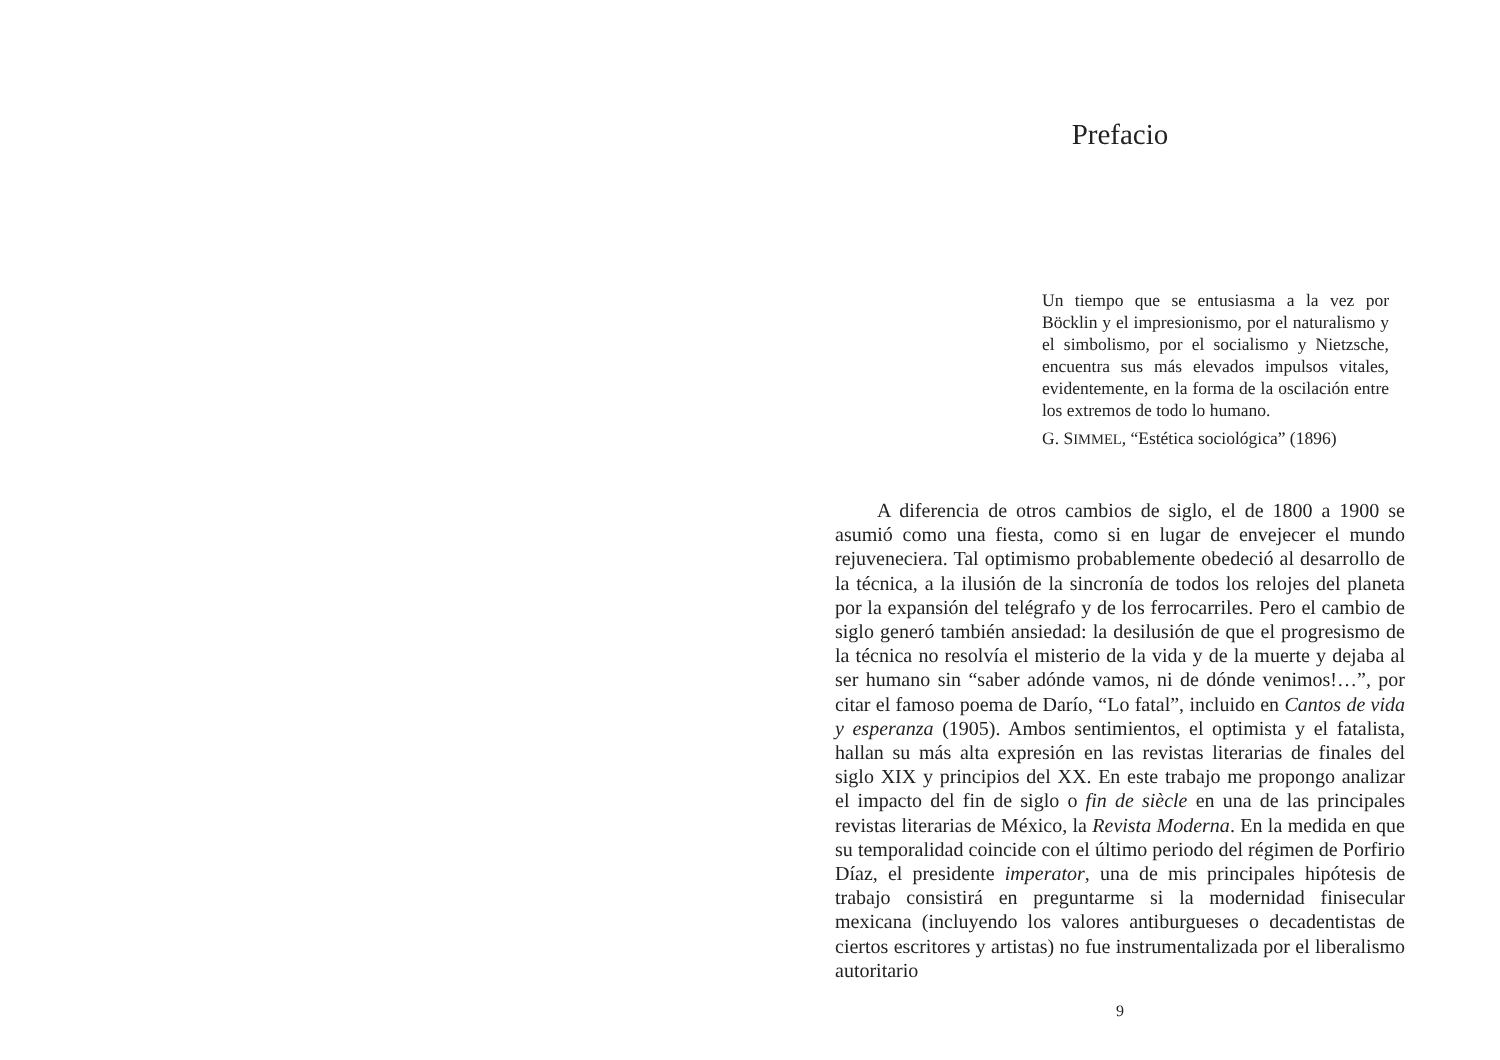Prefacio
Un tiempo que se entusiasma a la vez por Böcklin y el impresionismo, por el naturalismo y el simbolismo, por el socialismo y Nietzsche, encuentra sus más elevados impulsos vitales, evidentemente, en la forma de la oscilación entre los extremos de todo lo humano.
G. SIMMEL, “Estética sociológica” (1896)
A diferencia de otros cambios de siglo, el de 1800 a 1900 se asumió como una fiesta, como si en lugar de envejecer el mundo rejuveneciera. Tal optimismo probablemente obedeció al desarrollo de la técnica, a la ilusión de la sincronía de todos los relojes del planeta por la expansión del telégrafo y de los ferrocarriles. Pero el cambio de siglo generó también ansiedad: la desilusión de que el progresismo de la técnica no resolvía el misterio de la vida y de la muerte y dejaba al ser humano sin “saber adónde vamos, ni de dónde venimos!…”, por citar el famoso poema de Darío, “Lo fatal”, incluido en Cantos de vida y esperanza (1905). Ambos sentimientos, el optimista y el fatalista, hallan su más alta expresión en las revistas literarias de finales del siglo XIX y principios del XX. En este trabajo me propongo analizar el impacto del fin de siglo o fin de siècle en una de las principales revistas literarias de México, la Revista Moderna. En la medida en que su temporalidad coincide con el último periodo del régimen de Porfirio Díaz, el presidente imperator, una de mis principales hipótesis de trabajo consistirá en preguntarme si la modernidad finisecular mexicana (incluyendo los valores antiburgueses o decadentistas de ciertos escritores y artistas) no fue instrumentalizada por el liberalismo autoritario
9